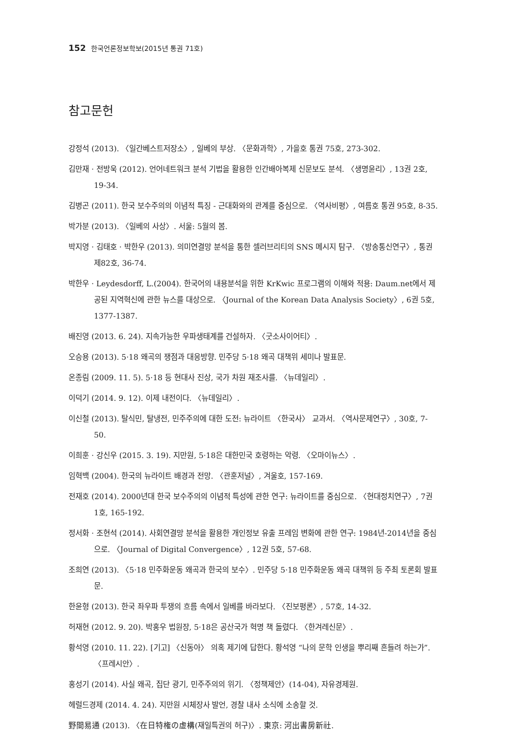152 한국언론정보학보(2015년 통권 71호)
참고문헌
강정석 (2013). 〈일간베스트저장소〉, 일베의 부상. 〈문화과학〉, 가을호 통권 75호, 273-302.
김만재 · 전방욱 (2012). 언어네트워크 분석 기법을 활용한 인간배아복제 신문보도 분석. 〈생명윤리〉, 13권 2호, 19-34.
김병곤 (2011). 한국 보수주의의 이념적 특징 - 근대화와의 관계를 중심으로. 〈역사비평〉, 여름호 통권 95호, 8-35.
박가분 (2013). 〈일베의 사상〉. 서울: 5월의 봄.
박지영 · 김태호 · 박한우 (2013). 의미연결망 분석을 통한 셀러브리티의 SNS 메시지 탐구. 〈방송통신연구〉, 통권 제82호, 36-74.
박한우 · Leydesdorff, L.(2004). 한국어의 내용분석을 위한 KrKwic 프로그램의 이해와 적용: Daum.net에서 제공된 지역혁신에 관한 뉴스를 대상으로. 〈Journal of the Korean Data Analysis Society〉, 6권 5호, 1377-1387.
배진영 (2013. 6. 24). 지속가능한 우파생태계를 건설하자. 〈굿소사이어티〉.
오승용 (2013). 5·18 왜곡의 쟁점과 대응방향. 민주당 5·18 왜곡 대책위 세미나 발표문.
온종림 (2009. 11. 5). 5·18 등 현대사 진상, 국가 차원 재조사를. 〈뉴데일리〉.
이덕기 (2014. 9. 12). 이제 내전이다. 〈뉴데일리〉.
이신철 (2013). 탈식민, 탈냉전, 민주주의에 대한 도전: 뉴라이트 〈한국사〉 교과서. 〈역사문제연구〉, 30호, 7-50.
이희훈 · 강신우 (2015. 3. 19). 지만원, 5·18은 대한민국 호령하는 악령. 〈오마이뉴스〉.
임혁백 (2004). 한국의 뉴라이트 배경과 전망. 〈관훈저널〉, 겨울호, 157-169.
전재호 (2014). 2000년대 한국 보수주의의 이념적 특성에 관한 연구: 뉴라이트를 중심으로. 〈현대정치연구〉, 7권 1호, 165-192.
정서화 · 조현석 (2014). 사회연결망 분석을 활용한 개인정보 유출 프레임 변화에 관한 연구: 1984년-2014년을 중심으로. 〈Journal of Digital Convergence〉, 12권 5호, 57-68.
조희연 (2013). 〈5·18 민주화운동 왜곡과 한국의 보수〉. 민주당 5·18 민주화운동 왜곡 대책위 등 주최 토론회 발표문.
한윤형 (2013). 한국 좌우파 투쟁의 흐름 속에서 일베를 바라보다. 〈진보평론〉, 57호, 14-32.
허재현 (2012. 9. 20). 박홍우 법원장, 5·18은 공산국가 혁명 책 돌렸다. 〈한겨레신문〉.
황석영 (2010. 11. 22). [기고] 〈신동아〉 의혹 제기에 답한다. 황석영 “나의 문학 인생을 뿌리째 흔들려 하는가”. 〈프레시안〉.
홍성기 (2014). 사실 왜곡, 집단 광기, 민주주의의 위기. 〈정책제안〉(14-04), 자유경제원.
헤럴드경제 (2014. 4. 24). 지만원 시체장사 발언, 경찰 내사 소식에 소송할 것.
野間易通 (2013). 〈在日特権の虚構(재일특권의 허구)〉. 東京: 河出書房新社.